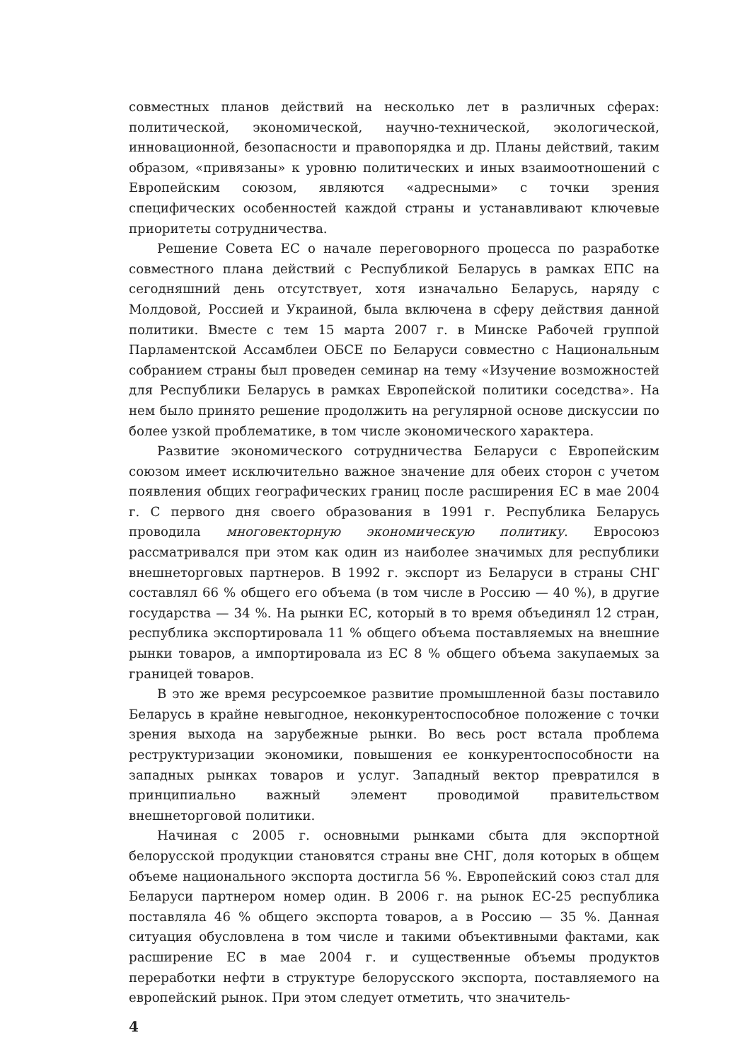совместных планов действий на несколько лет в различных сферах: политической, экономической, научно-технической, экологической, инновационной, безопасности и правопорядка и др. Планы действий, таким образом, «привязаны» к уровню политических и иных взаимоотношений с Европейским союзом, являются «адресными» с точки зрения специфических особенностей каждой страны и устанавливают ключевые приоритеты сотрудничества.
Решение Совета ЕС о начале переговорного процесса по разработке совместного плана действий с Республикой Беларусь в рамках ЕПС на сегодняшний день отсутствует, хотя изначально Беларусь, наряду с Молдовой, Россией и Украиной, была включена в сферу действия данной политики. Вместе с тем 15 марта 2007 г. в Минске Рабочей группой Парламентской Ассамблеи ОБСЕ по Беларуси совместно с Национальным собранием страны был проведен семинар на тему «Изучение возможностей для Республики Беларусь в рамках Европейской политики соседства». На нем было принято решение продолжить на регулярной основе дискуссии по более узкой проблематике, в том числе экономического характера.
Развитие экономического сотрудничества Беларуси с Европейским союзом имеет исключительно важное значение для обеих сторон с учетом появления общих географических границ после расширения ЕС в мае 2004 г. С первого дня своего образования в 1991 г. Республика Беларусь проводила многовекторную экономическую политику. Евросоюз рассматривался при этом как один из наиболее значимых для республики внешнеторговых партнеров. В 1992 г. экспорт из Беларуси в страны СНГ составлял 66 % общего его объема (в том числе в Россию — 40 %), в другие государства — 34 %. На рынки ЕС, который в то время объединял 12 стран, республика экспортировала 11 % общего объема поставляемых на внешние рынки товаров, а импортировала из ЕС 8 % общего объема закупаемых за границей товаров.
В это же время ресурсоемкое развитие промышленной базы поставило Беларусь в крайне невыгодное, неконкурентоспособное положение с точки зрения выхода на зарубежные рынки. Во весь рост встала проблема реструктуризации экономики, повышения ее конкурентоспособности на западных рынках товаров и услуг. Западный вектор превратился в принципиально важный элемент проводимой правительством внешнеторговой политики.
Начиная с 2005 г. основными рынками сбыта для экспортной белорусской продукции становятся страны вне СНГ, доля которых в общем объеме национального экспорта достигла 56 %. Европейский союз стал для Беларуси партнером номер один. В 2006 г. на рынок ЕС-25 республика поставляла 46 % общего экспорта товаров, а в Россию — 35 %. Данная ситуация обусловлена в том числе и такими объективными фактами, как расширение ЕС в мае 2004 г. и существенные объемы продуктов переработки нефти в структуре белорусского экспорта, поставляемого на европейский рынок. При этом следует отметить, что значитель-
4